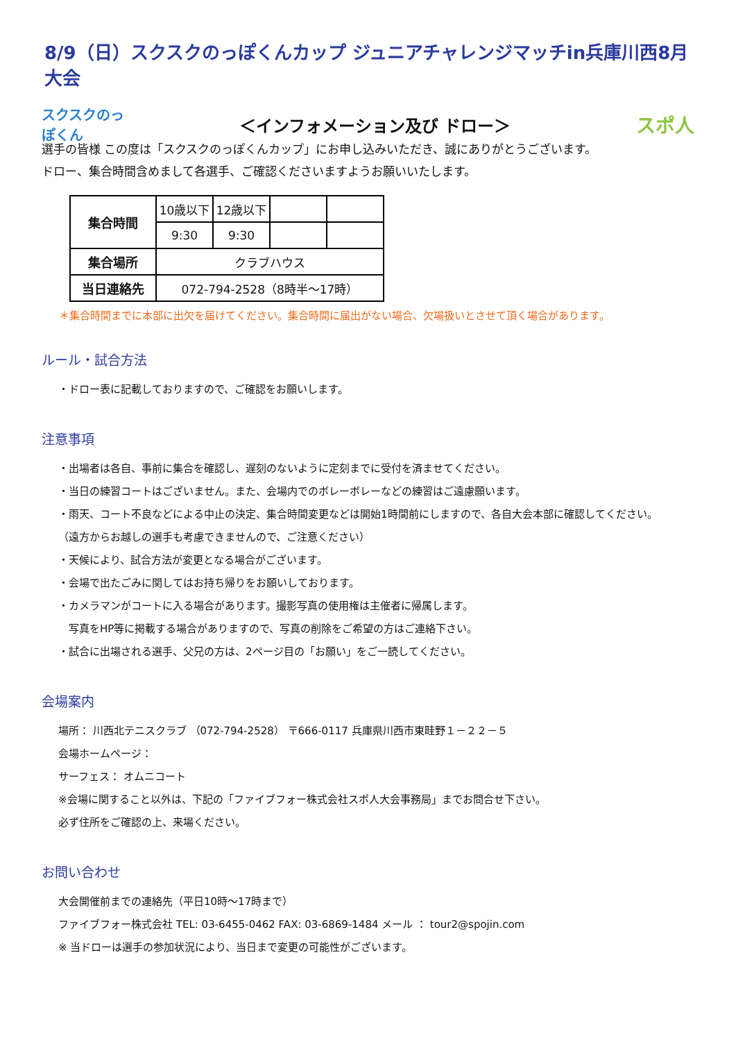8/9（日）スクスクのっぽくんカップ ジュニアチャレンジマッチin兵庫川西8月大会
スクスクのっぽくん
＜インフォメーション及び ドロー＞
スポ人
選手の皆様 この度は「スクスクのっぽくんカップ」にお申し込みいただき、誠にありがとうございます。
ドロー、集合時間含めまして各選手、ご確認くださいますようお願いいたします。
| 集合時間 | 10歳以下 | 12歳以下 | | |
| | 9:30 | 9:30 | | |
| 集合場所 | クラブハウス | | | |
| 当日連絡先 | 072-794-2528（8時半～17時） | | | |
＊集合時間までに本部に出欠を届けてください。集合時間に届出がない場合、欠場扱いとさせて頂く場合があります。
ルール・試合方法
・ドロー表に記載しておりますので、ご確認をお願いします。
注意事項
・出場者は各自、事前に集合を確認し、遅刻のないように定刻までに受付を済ませてください。
・当日の練習コートはございません。また、会場内でのボレーボレーなどの練習はご遠慮願います。
・雨天、コート不良などによる中止の決定、集合時間変更などは開始1時間前にしますので、各自大会本部に確認してください。
（遠方からお越しの選手も考慮できませんので、ご注意ください）
・天候により、試合方法が変更となる場合がございます。
・会場で出たごみに関してはお持ち帰りをお願いしております。
・カメラマンがコートに入る場合があります。撮影写真の使用権は主催者に帰属します。
　写真をHP等に掲載する場合がありますので、写真の削除をご希望の方はご連絡下さい。
・試合に出場される選手、父兄の方は、2ページ目の「お願い」をご一読してください。
会場案内
場所： 川西北テニスクラブ （072-794-2528） 〒666-0117 兵庫県川西市東畦野１－２２－５
会場ホームページ：
サーフェス： オムニコート
※会場に関すること以外は、下記の「ファイブフォー株式会社スポ人大会事務局」までお問合せ下さい。
必ず住所をご確認の上、来場ください。
お問い合わせ
大会開催前までの連絡先（平日10時～17時まで）
ファイブフォー株式会社 TEL: 03-6455-0462 FAX: 03-6869-1484 メール ： tour2@spojin.com
※ 当ドローは選手の参加状況により、当日まで変更の可能性がございます。